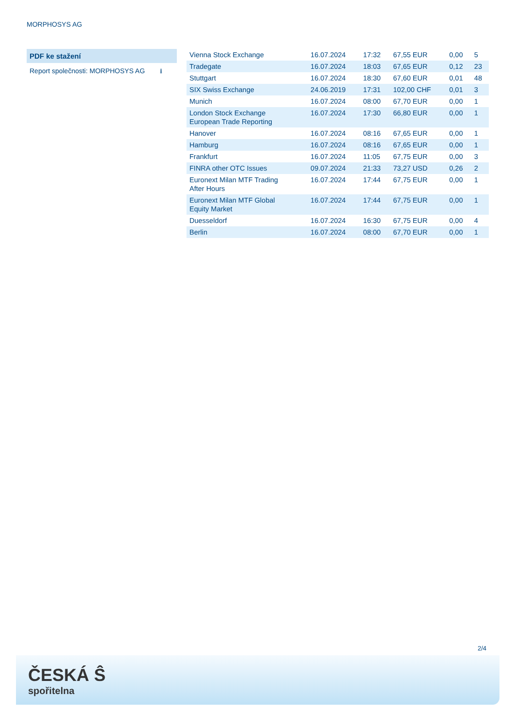MORPHOSYS AG
PDF ke stažení
Report společnosti: MORPHOSYS AG ⭳
| Vienna Stock Exchange | 16.07.2024 | 17:32 | 67,55 EUR | 0,00 | 5 |
| Tradegate | 16.07.2024 | 18:03 | 67,65 EUR | 0,12 | 23 |
| Stuttgart | 16.07.2024 | 18:30 | 67,60 EUR | 0,01 | 48 |
| SIX Swiss Exchange | 24.06.2019 | 17:31 | 102,00 CHF | 0,01 | 3 |
| Munich | 16.07.2024 | 08:00 | 67,70 EUR | 0,00 | 1 |
| London Stock Exchange European Trade Reporting | 16.07.2024 | 17:30 | 66,80 EUR | 0,00 | 1 |
| Hanover | 16.07.2024 | 08:16 | 67,65 EUR | 0,00 | 1 |
| Hamburg | 16.07.2024 | 08:16 | 67,65 EUR | 0,00 | 1 |
| Frankfurt | 16.07.2024 | 11:05 | 67,75 EUR | 0,00 | 3 |
| FINRA other OTC Issues | 09.07.2024 | 21:33 | 73,27 USD | 0,26 | 2 |
| Euronext Milan MTF Trading After Hours | 16.07.2024 | 17:44 | 67,75 EUR | 0,00 | 1 |
| Euronext Milan MTF Global Equity Market | 16.07.2024 | 17:44 | 67,75 EUR | 0,00 | 1 |
| Duesseldorf | 16.07.2024 | 16:30 | 67,75 EUR | 0,00 | 4 |
| Berlin | 16.07.2024 | 08:00 | 67,70 EUR | 0,00 | 1 |
2/4
ČESKÁ Ŝ
spořitelna